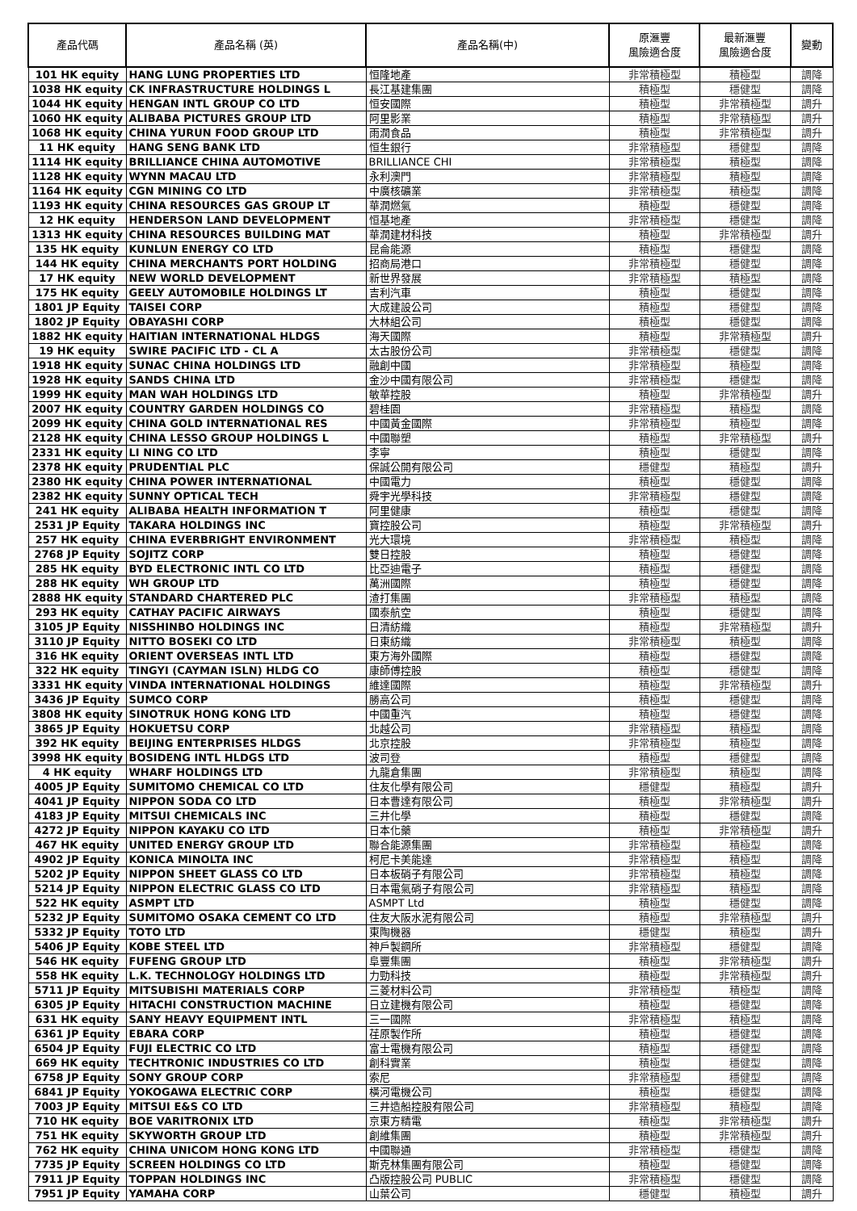| 產品代碼 | 產品名稱 (英) | 產品名稱(中) | 原滙豐 風險適合度 | 最新滙豐 風險適合度 | 變動 |
| --- | --- | --- | --- | --- | --- |
| 101 HK equity | HANG LUNG PROPERTIES LTD | 恒隆地產 | 非常積極型 | 積極型 | 調降 |
| 1038 HK equity | CK INFRASTRUCTURE HOLDINGS L | 長江基建集團 | 積極型 | 穩健型 | 調降 |
| 1044 HK equity | HENGAN INTL GROUP CO LTD | 恒安國際 | 積極型 | 非常積極型 | 調升 |
| 1060 HK equity | ALIBABA PICTURES GROUP LTD | 阿里影業 | 積極型 | 非常積極型 | 調升 |
| 1068 HK equity | CHINA YURUN FOOD GROUP LTD | 雨潤食品 | 積極型 | 非常積極型 | 調升 |
| 11 HK equity | HANG SENG BANK LTD | 恒生銀行 | 非常積極型 | 穩健型 | 調降 |
| 1114 HK equity | BRILLIANCE CHINA AUTOMOTIVE | BRILLIANCE CHI | 非常積極型 | 積極型 | 調降 |
| 1128 HK equity | WYNN MACAU LTD | 永利澳門 | 非常積極型 | 積極型 | 調降 |
| 1164 HK equity | CGN MINING CO LTD | 中廣核礦業 | 非常積極型 | 積極型 | 調降 |
| 1193 HK equity | CHINA RESOURCES GAS GROUP LT | 華潤燃氣 | 積極型 | 穩健型 | 調降 |
| 12 HK equity | HENDERSON LAND DEVELOPMENT | 恒基地產 | 非常積極型 | 穩健型 | 調降 |
| 1313 HK equity | CHINA RESOURCES BUILDING MAT | 華潤建材科技 | 積極型 | 非常積極型 | 調升 |
| 135 HK equity | KUNLUN ENERGY CO LTD | 昆侖能源 | 積極型 | 穩健型 | 調降 |
| 144 HK equity | CHINA MERCHANTS PORT HOLDING | 招商局港口 | 非常積極型 | 穩健型 | 調降 |
| 17 HK equity | NEW WORLD DEVELOPMENT | 新世界發展 | 非常積極型 | 積極型 | 調降 |
| 175 HK equity | GEELY AUTOMOBILE HOLDINGS LT | 吉利汽車 | 積極型 | 穩健型 | 調降 |
| 1801 JP Equity | TAISEI CORP | 大成建設公司 | 積極型 | 穩健型 | 調降 |
| 1802 JP Equity | OBAYASHI CORP | 大林組公司 | 積極型 | 穩健型 | 調降 |
| 1882 HK equity | HAITIAN INTERNATIONAL HLDGS | 海天國際 | 積極型 | 非常積極型 | 調升 |
| 19 HK equity | SWIRE PACIFIC LTD - CL A | 太古股份公司 | 非常積極型 | 穩健型 | 調降 |
| 1918 HK equity | SUNAC CHINA HOLDINGS LTD | 融創中國 | 非常積極型 | 積極型 | 調降 |
| 1928 HK equity | SANDS CHINA LTD | 金沙中國有限公司 | 非常積極型 | 穩健型 | 調降 |
| 1999 HK equity | MAN WAH HOLDINGS LTD | 敏華控股 | 積極型 | 非常積極型 | 調升 |
| 2007 HK equity | COUNTRY GARDEN HOLDINGS CO | 碧桂園 | 非常積極型 | 積極型 | 調降 |
| 2099 HK equity | CHINA GOLD INTERNATIONAL RES | 中國黃金國際 | 非常積極型 | 積極型 | 調降 |
| 2128 HK equity | CHINA LESSO GROUP HOLDINGS L | 中國聯塑 | 積極型 | 非常積極型 | 調升 |
| 2331 HK equity | LI NING CO LTD | 李寧 | 積極型 | 穩健型 | 調降 |
| 2378 HK equity | PRUDENTIAL PLC | 保誠公開有限公司 | 穩健型 | 積極型 | 調升 |
| 2380 HK equity | CHINA POWER INTERNATIONAL | 中國電力 | 積極型 | 穩健型 | 調降 |
| 2382 HK equity | SUNNY OPTICAL TECH | 舜宇光學科技 | 非常積極型 | 穩健型 | 調降 |
| 241 HK equity | ALIBABA HEALTH INFORMATION T | 阿里健康 | 積極型 | 穩健型 | 調降 |
| 2531 JP Equity | TAKARA HOLDINGS INC | 寶控股公司 | 積極型 | 非常積極型 | 調升 |
| 257 HK equity | CHINA EVERBRIGHT ENVIRONMENT | 光大環境 | 非常積極型 | 積極型 | 調降 |
| 2768 JP Equity | SOJITZ CORP | 雙日控股 | 積極型 | 穩健型 | 調降 |
| 285 HK equity | BYD ELECTRONIC INTL CO LTD | 比亞迪電子 | 積極型 | 穩健型 | 調降 |
| 288 HK equity | WH GROUP LTD | 萬洲國際 | 積極型 | 穩健型 | 調降 |
| 2888 HK equity | STANDARD CHARTERED PLC | 渣打集團 | 非常積極型 | 積極型 | 調降 |
| 293 HK equity | CATHAY PACIFIC AIRWAYS | 國泰航空 | 積極型 | 穩健型 | 調降 |
| 3105 JP Equity | NISSHINBO HOLDINGS INC | 日清紡織 | 積極型 | 非常積極型 | 調升 |
| 3110 JP Equity | NITTO BOSEKI CO LTD | 日東紡織 | 非常積極型 | 積極型 | 調降 |
| 316 HK equity | ORIENT OVERSEAS INTL LTD | 東方海外國際 | 積極型 | 穩健型 | 調降 |
| 322 HK equity | TINGYI (CAYMAN ISLN) HLDG CO | 康師傅控股 | 積極型 | 穩健型 | 調降 |
| 3331 HK equity | VINDA INTERNATIONAL HOLDINGS | 維達國際 | 積極型 | 非常積極型 | 調升 |
| 3436 JP Equity | SUMCO CORP | 勝高公司 | 積極型 | 穩健型 | 調降 |
| 3808 HK equity | SINOTRUK HONG KONG LTD | 中國重汽 | 積極型 | 穩健型 | 調降 |
| 3865 JP Equity | HOKUETSU CORP | 北越公司 | 非常積極型 | 積極型 | 調降 |
| 392 HK equity | BEIJING ENTERPRISES HLDGS | 北京控股 | 非常積極型 | 積極型 | 調降 |
| 3998 HK equity | BOSIDENG INTL HLDGS LTD | 波司登 | 積極型 | 穩健型 | 調降 |
| 4 HK equity | WHARF HOLDINGS LTD | 九龍倉集團 | 非常積極型 | 積極型 | 調降 |
| 4005 JP Equity | SUMITOMO CHEMICAL CO LTD | 住友化學有限公司 | 穩健型 | 積極型 | 調升 |
| 4041 JP Equity | NIPPON SODA CO LTD | 日本曹達有限公司 | 積極型 | 非常積極型 | 調升 |
| 4183 JP Equity | MITSUI CHEMICALS INC | 三井化學 | 積極型 | 穩健型 | 調降 |
| 4272 JP Equity | NIPPON KAYAKU CO LTD | 日本化藥 | 積極型 | 非常積極型 | 調升 |
| 467 HK equity | UNITED ENERGY GROUP LTD | 聯合能源集團 | 非常積極型 | 積極型 | 調降 |
| 4902 JP Equity | KONICA MINOLTA INC | 柯尼卡美能達 | 非常積極型 | 積極型 | 調降 |
| 5202 JP Equity | NIPPON SHEET GLASS CO LTD | 日本板硝子有限公司 | 非常積極型 | 積極型 | 調降 |
| 5214 JP Equity | NIPPON ELECTRIC GLASS CO LTD | 日本電氣硝子有限公司 | 非常積極型 | 積極型 | 調降 |
| 522 HK equity | ASMPT LTD | ASMPT Ltd | 積極型 | 穩健型 | 調降 |
| 5232 JP Equity | SUMITOMO OSAKA CEMENT CO LTD | 住友大阪水泥有限公司 | 積極型 | 非常積極型 | 調升 |
| 5332 JP Equity | TOTO LTD | 東陶機器 | 穩健型 | 積極型 | 調升 |
| 5406 JP Equity | KOBE STEEL LTD | 神戶製鋼所 | 非常積極型 | 穩健型 | 調降 |
| 546 HK equity | FUFENG GROUP LTD | 阜豐集團 | 積極型 | 非常積極型 | 調升 |
| 558 HK equity | L.K. TECHNOLOGY HOLDINGS LTD | 力勁科技 | 積極型 | 非常積極型 | 調升 |
| 5711 JP Equity | MITSUBISHI MATERIALS CORP | 三菱材料公司 | 非常積極型 | 積極型 | 調降 |
| 6305 JP Equity | HITACHI CONSTRUCTION MACHINE | 日立建機有限公司 | 積極型 | 穩健型 | 調降 |
| 631 HK equity | SANY HEAVY EQUIPMENT INTL | 三一國際 | 非常積極型 | 積極型 | 調降 |
| 6361 JP Equity | EBARA CORP | 荏原製作所 | 積極型 | 穩健型 | 調降 |
| 6504 JP Equity | FUJI ELECTRIC CO LTD | 富士電機有限公司 | 積極型 | 穩健型 | 調降 |
| 669 HK equity | TECHTRONIC INDUSTRIES CO LTD | 創科實業 | 積極型 | 穩健型 | 調降 |
| 6758 JP Equity | SONY GROUP CORP | 索尼 | 非常積極型 | 穩健型 | 調降 |
| 6841 JP Equity | YOKOGAWA ELECTRIC CORP | 橫河電機公司 | 積極型 | 穩健型 | 調降 |
| 7003 JP Equity | MITSUI E&S CO LTD | 三井造船控股有限公司 | 非常積極型 | 積極型 | 調降 |
| 710 HK equity | BOE VARITRONIX LTD | 京東方精電 | 積極型 | 非常積極型 | 調升 |
| 751 HK equity | SKYWORTH GROUP LTD | 創維集團 | 積極型 | 非常積極型 | 調升 |
| 762 HK equity | CHINA UNICOM HONG KONG LTD | 中國聯通 | 非常積極型 | 穩健型 | 調降 |
| 7735 JP Equity | SCREEN HOLDINGS CO LTD | 斯克林集團有限公司 | 積極型 | 穩健型 | 調降 |
| 7911 JP Equity | TOPPAN HOLDINGS INC | 凸版控股公司 PUBLIC | 非常積極型 | 穩健型 | 調降 |
| 7951 JP Equity | YAMAHA CORP | 山葉公司 | 穩健型 | 積極型 | 調升 |